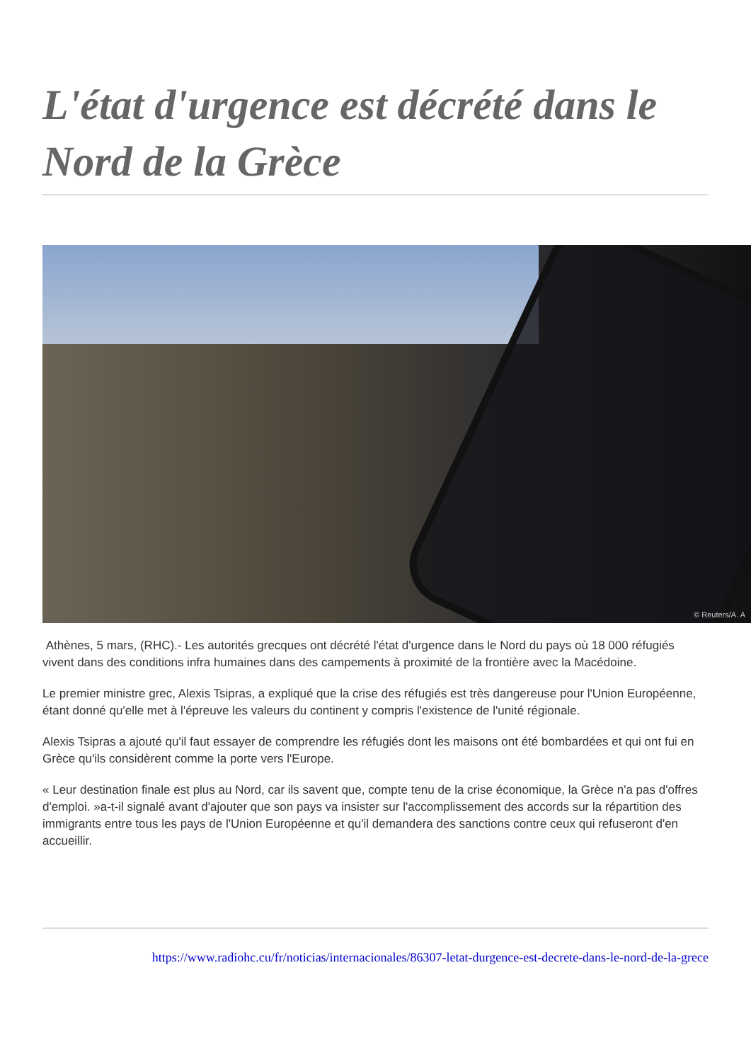L'état d'urgence est décrété dans le Nord de la Grèce
© Reuters/A. A
Athènes, 5 mars, (RHC).- Les autorités grecques ont décrété l'état d'urgence dans le Nord du pays où 18 000 réfugiés vivent dans des conditions infra humaines dans des campements à proximité de la frontière avec la Macédoine.
Le premier ministre grec, Alexis Tsipras, a expliqué que la crise des réfugiés est très dangereuse pour l'Union Européenne, étant donné qu'elle met à l'épreuve les valeurs du continent y compris l'existence de l'unité régionale.
Alexis Tsipras a ajouté qu'il faut essayer de comprendre les réfugiés dont les maisons ont été bombardées et qui ont fui en Grèce qu'ils considèrent comme la porte vers l'Europe.
« Leur destination finale est plus au Nord, car ils savent que, compte tenu de la crise économique, la Grèce n'a pas d'offres d'emploi. »a-t-il signalé avant d'ajouter que son pays va insister sur l'accomplissement des accords sur la répartition des immigrants entre tous les pays de l'Union Européenne et qu'il demandera des sanctions contre ceux qui refuseront d'en accueillir.
https://www.radiohc.cu/fr/noticias/internacionales/86307-letat-durgence-est-decrete-dans-le-nord-de-la-grece